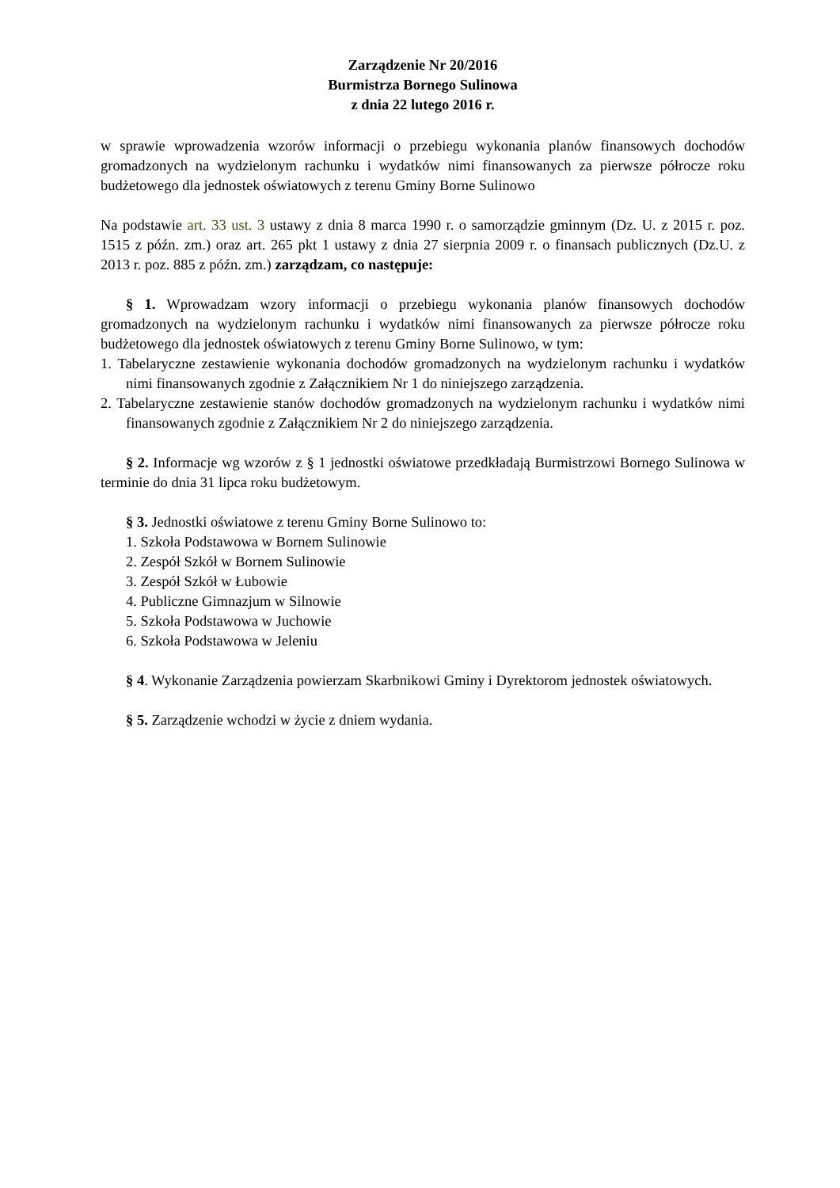Zarządzenie Nr 20/2016
Burmistrza Bornego Sulinowa
z dnia 22 lutego 2016 r.
w sprawie wprowadzenia wzorów informacji o przebiegu wykonania planów finansowych dochodów gromadzonych na wydzielonym rachunku i wydatków nimi finansowanych za pierwsze półrocze roku budżetowego dla jednostek oświatowych z terenu Gminy Borne Sulinowo
Na podstawie art. 33 ust. 3 ustawy z dnia 8 marca 1990 r. o samorządzie gminnym (Dz. U. z 2015 r. poz. 1515 z późn. zm.) oraz art. 265 pkt 1 ustawy z dnia 27 sierpnia 2009 r. o finansach publicznych (Dz.U. z 2013 r. poz. 885 z późn. zm.) zarządzam, co następuje:
§ 1. Wprowadzam wzory informacji o przebiegu wykonania planów finansowych dochodów gromadzonych na wydzielonym rachunku i wydatków nimi finansowanych za pierwsze półrocze roku budżetowego dla jednostek oświatowych z terenu Gminy Borne Sulinowo, w tym:
1. Tabelaryczne zestawienie wykonania dochodów gromadzonych na wydzielonym rachunku i wydatków nimi finansowanych zgodnie z Załącznikiem Nr 1 do niniejszego zarządzenia.
2. Tabelaryczne zestawienie stanów dochodów gromadzonych na wydzielonym rachunku i wydatków nimi finansowanych zgodnie z Załącznikiem Nr 2 do niniejszego zarządzenia.
§ 2. Informacje wg wzorów z § 1 jednostki oświatowe przedkładają Burmistrzowi Bornego Sulinowa w terminie do dnia 31 lipca roku budżetowym.
§ 3. Jednostki oświatowe z terenu Gminy Borne Sulinowo to:
1. Szkoła Podstawowa w Bornem Sulinowie
2. Zespół Szkół w Bornem Sulinowie
3. Zespół Szkół w Łubowie
4. Publiczne Gimnazjum w Silnowie
5. Szkoła Podstawowa w Juchowie
6. Szkoła Podstawowa w Jeleniu
§ 4. Wykonanie Zarządzenia powierzam Skarbnikowi Gminy i Dyrektorom jednostek oświatowych.
§ 5. Zarządzenie wchodzi w życie z dniem wydania.